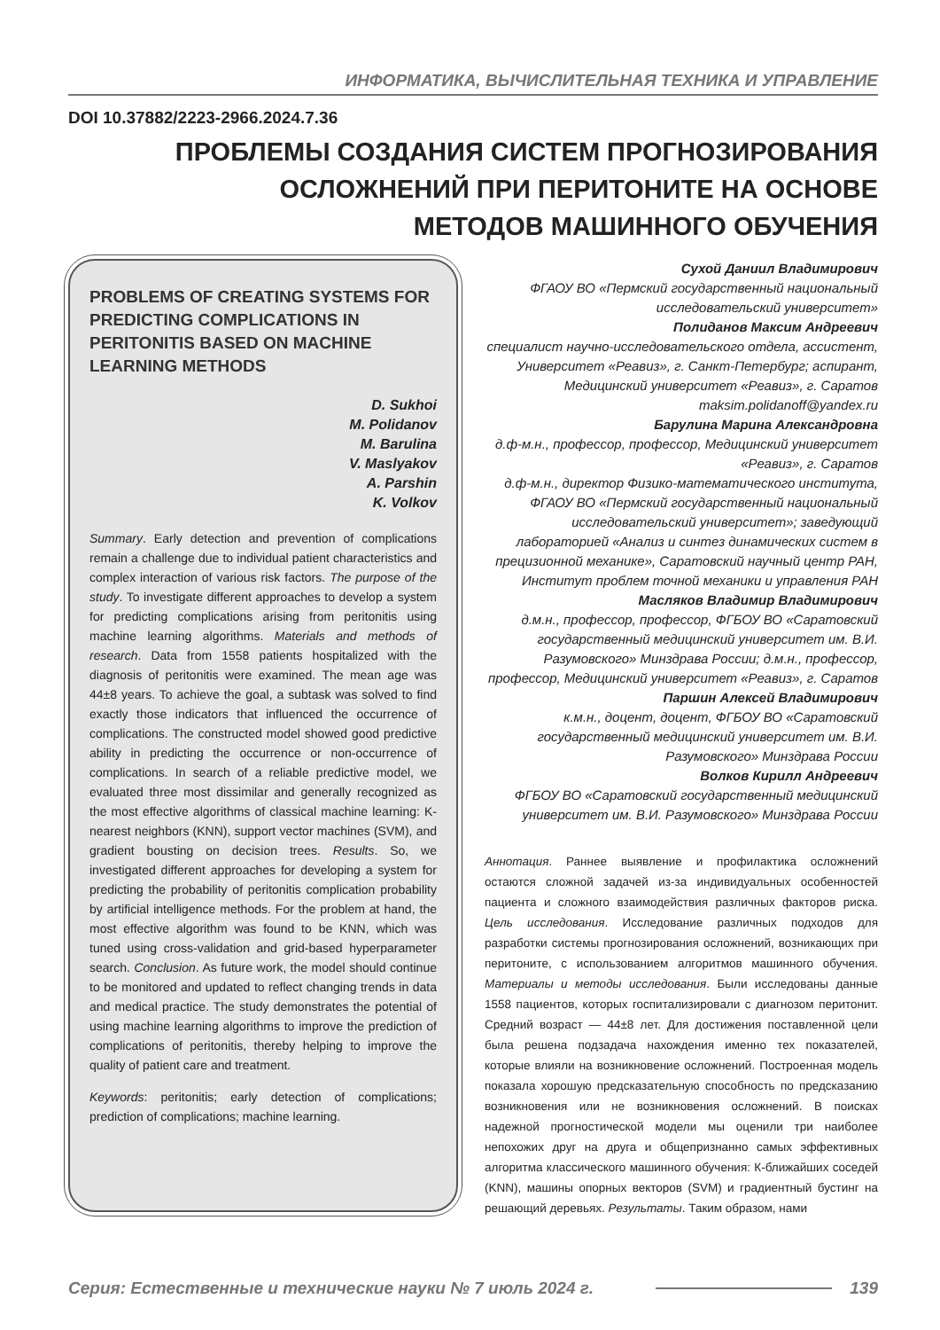ИНФОРМАТИКА, ВЫЧИСЛИТЕЛЬНАЯ ТЕХНИКА И УПРАВЛЕНИЕ
DOI 10.37882/2223-2966.2024.7.36
ПРОБЛЕМЫ СОЗДАНИЯ СИСТЕМ ПРОГНОЗИРОВАНИЯ
ОСЛОЖНЕНИЙ ПРИ ПЕРИТОНИТЕ НА ОСНОВЕ
МЕТОДОВ МАШИННОГО ОБУЧЕНИЯ
PROBLEMS OF CREATING SYSTEMS FOR PREDICTING COMPLICATIONS IN PERITONITIS BASED ON MACHINE LEARNING METHODS
D. Sukhoi
M. Polidanov
M. Barulina
V. Maslyakov
A. Parshin
K. Volkov
Summary. Early detection and prevention of complications remain a challenge due to individual patient characteristics and complex interaction of various risk factors. The purpose of the study. To investigate different approaches to develop a system for predicting complications arising from peritonitis using machine learning algorithms. Materials and methods of research. Data from 1558 patients hospitalized with the diagnosis of peritonitis were examined. The mean age was 44±8 years. To achieve the goal, a subtask was solved to find exactly those indicators that influenced the occurrence of complications. The constructed model showed good predictive ability in predicting the occurrence or non-occurrence of complications. In search of a reliable predictive model, we evaluated three most dissimilar and generally recognized as the most effective algorithms of classical machine learning: K-nearest neighbors (KNN), support vector machines (SVM), and gradient bousting on decision trees. Results. So, we investigated different approaches for developing a system for predicting the probability of peritonitis complication probability by artificial intelligence methods. For the problem at hand, the most effective algorithm was found to be KNN, which was tuned using cross-validation and grid-based hyperparameter search. Conclusion. As future work, the model should continue to be monitored and updated to reflect changing trends in data and medical practice. The study demonstrates the potential of using machine learning algorithms to improve the prediction of complications of peritonitis, thereby helping to improve the quality of patient care and treatment.
Keywords: peritonitis; early detection of complications; prediction of complications; machine learning.
Сухой Даниил Владимирович
ФГАОУ ВО «Пермский государственный национальный исследовательский университет»
Полиданов Максим Андреевич
специалист научно-исследовательского отдела, ассистент, Университет «Реавиз», г. Санкт-Петербург; аспирант,
Медицинский университет «Реавиз», г. Саратов
maksim.polidanoff@yandex.ru
Барулина Марина Александровна
д.ф-м.н., профессор, профессор, Медицинский университет «Реавиз», г. Саратов
д.ф-м.н., директор Физико-математического института, ФГАОУ ВО «Пермский государственный национальный исследовательский университет»; заведующий лабораторией «Анализ и синтез динамических систем в прецизионной механике», Саратовский научный центр РАН, Институт проблем точной механики и управления РАН
Масляков Владимир Владимирович
д.м.н., профессор, профессор, ФГБОУ ВО «Саратовский государственный медицинский университет им. В.И. Разумовского» Минздрава России; д.м.н., профессор, профессор, Медицинский университет «Реавиз», г. Саратов
Паршин Алексей Владимирович
к.м.н., доцент, доцент, ФГБОУ ВО «Саратовский государственный медицинский университет им. В.И. Разумовского» Минздрава России
Волков Кирилл Андреевич
ФГБОУ ВО «Саратовский государственный медицинский университет им. В.И. Разумовского» Минздрава России
Аннотация. Раннее выявление и профилактика осложнений остаются сложной задачей из-за индивидуальных особенностей пациента и сложного взаимодействия различных факторов риска. Цель исследования. Исследование различных подходов для разработки системы прогнозирования осложнений, возникающих при перитоните, с использованием алгоритмов машинного обучения. Материалы и методы исследования. Были исследованы данные 1558 пациентов, которых госпитализировали с диагнозом перитонит. Средний возраст — 44±8 лет. Для достижения поставленной цели была решена подзадача нахождения именно тех показателей, которые влияли на возникновение осложнений. Построенная модель показала хорошую предсказательную способность по предсказанию возникновения или не возникновения осложнений. В поисках надежной прогностической модели мы оценили три наиболее непохожих друг на друга и общепризнанно самых эффективных алгоритма классического машинного обучения: К-ближайших соседей (KNN), машины опорных векторов (SVM) и градиентный бустинг на решающий деревьях. Результаты. Таким образом, нами
Серия: Естественные и технические науки № 7 июль 2024 г. 139